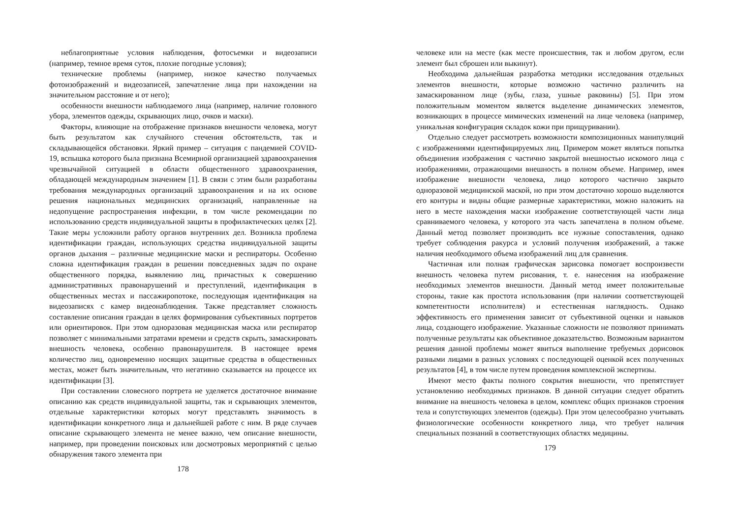неблагоприятные условия наблюдения, фотосъемки и видеозаписи (например, темное время суток, плохие погодные условия);
технические проблемы (например, низкое качество получаемых фотоизображений и видеозаписей, запечатление лица при нахождении на значительном расстояние и от него);
особенности внешности наблюдаемого лица (например, наличие головного убора, элементов одежды, скрывающих лицо, очков и маски).
Факторы, влияющие на отображение признаков внешности человека, могут быть результатом как случайного стечения обстоятельств, так и складывающейся обстановки. Яркий пример – ситуация с пандемией COVID-19, вспышка которого была признана Всемирной организацией здравоохранения чрезвычайной ситуацией в области общественного здравоохранения, обладающей международным значением [1]. В связи с этим были разработаны требования международных организаций здравоохранения и на их основе решения национальных медицинских организаций, направленные на недопущение распространения инфекции, в том числе рекомендации по использованию средств индивидуальной защиты в профилактических целях [2]. Такие меры усложнили работу органов внутренних дел. Возникла проблема идентификации граждан, использующих средства индивидуальной защиты органов дыхания – различные медицинские маски и респираторы. Особенно сложна идентификация граждан в решении повседневных задач по охране общественного порядка, выявлению лиц, причастных к совершению административных правонарушений и преступлений, идентификация в общественных местах и пассажиропотоке, последующая идентификация на видеозаписях с камер видеонаблюдения. Также представляет сложность составление описания граждан в целях формирования субъективных портретов или ориентировок. При этом одноразовая медицинская маска или респиратор позволяет с минимальными затратами времени и средств скрыть, замаскировать внешность человека, особенно правонарушителя. В настоящее время количество лиц, одновременно носящих защитные средства в общественных местах, может быть значительным, что негативно сказывается на процессе их идентификации [3].
При составлении словесного портрета не уделяется достаточное внимание описанию как средств индивидуальной защиты, так и скрывающих элементов, отдельные характеристики которых могут представлять значимость в идентификации конкретного лица и дальнейшей работе с ним. В ряде случаев описание скрывающего элемента не менее важно, чем описание внешности, например, при проведении поисковых или досмотровых мероприятий с целью обнаружения такого элемента при
178
человеке или на месте (как месте происшествия, так и любом другом, если элемент был сброшен или выкинут).
Необходима дальнейшая разработка методики исследования отдельных элементов внешности, которые возможно частично различить на замаскированном лице (зубы, глаза, ушные раковины) [5]. При этом положительным моментом является выделение динамических элементов, возникающих в процессе мимических изменений на лице человека (например, уникальная конфигурация складок кожи при прищуривании).
Отдельно следует рассмотреть возможности композиционных манипуляций с изображениями идентифицируемых лиц. Примером может являться попытка объединения изображения с частично закрытой внешностью искомого лица с изображениями, отражающими внешность в полном объеме. Например, имея изображение внешности человека, лицо которого частично закрыто одноразовой медицинской маской, но при этом достаточно хорошо выделяются его контуры и видны общие размерные характеристики, можно наложить на него в месте нахождения маски изображение соответствующей части лица сравниваемого человека, у которого эта часть запечатлена в полном объеме. Данный метод позволяет производить все нужные сопоставления, однако требует соблюдения ракурса и условий получения изображений, а также наличия необходимого объема изображений лиц для сравнения.
Частичная или полная графическая зарисовка помогает воспроизвести внешность человека путем рисования, т. е. нанесения на изображение необходимых элементов внешности. Данный метод имеет положительные стороны, такие как простота использования (при наличии соответствующей компетентности исполнителя) и естественная наглядность. Однако эффективность его применения зависит от субъективной оценки и навыков лица, создающего изображение. Указанные сложности не позволяют принимать полученные результаты как объективное доказательство. Возможным вариантом решения данной проблемы может явиться выполнение требуемых дорисовок разными лицами в разных условиях с последующей оценкой всех полученных результатов [4], в том числе путем проведения комплексной экспертизы.
Имеют место факты полного сокрытия внешности, что препятствует установлению необходимых признаков. В данной ситуации следует обратить внимание на внешность человека в целом, комплекс общих признаков строения тела и сопутствующих элементов (одежды). При этом целесообразно учитывать физиологические особенности конкретного лица, что требует наличия специальных познаний в соответствующих областях медицины.
179